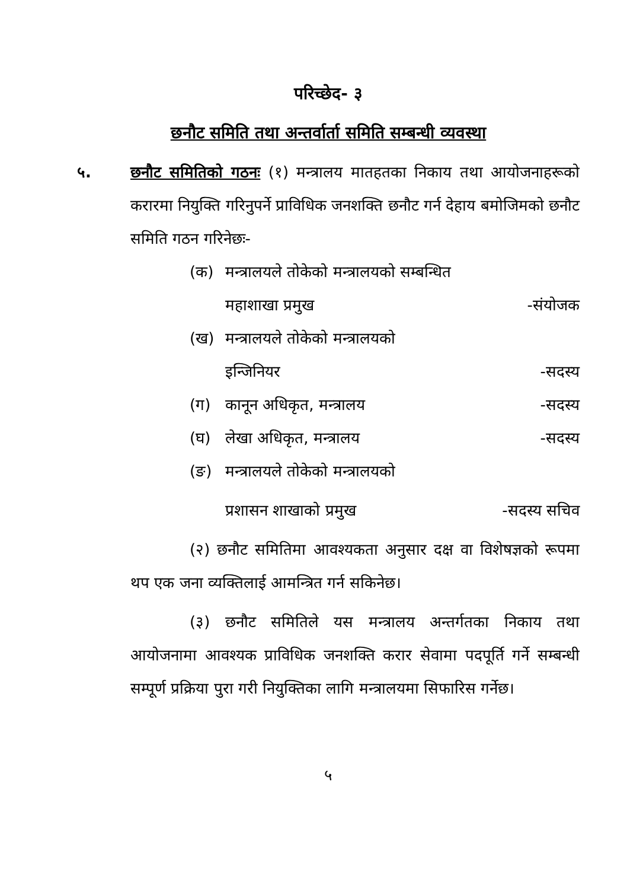परिच्छेद- ३
छनौट समिति तथा अन्तर्वार्ता समिति सम्बन्धी व्यवस्था
५. छनौट समितिको गठनः (१) मन्त्रालय मातहतका निकाय तथा आयोजनाहरूको करारमा नियुक्ति गरिनुपर्ने प्राविधिक जनशक्ति छनौट गर्न देहाय बमोजिमको छनौट समिति गठन गरिनेछः-
(क) मन्त्रालयले तोकेको मन्त्रालयको सम्बन्धित
महाशाखा प्रमुख -संयोजक
(ख) मन्त्रालयले तोकेको मन्त्रालयको
इन्जिनियर -सदस्य
(ग) कानून अधिकृत, मन्त्रालय -सदस्य
(घ) लेखा अधिकृत, मन्त्रालय -सदस्य
(ङ) मन्त्रालयले तोकेको मन्त्रालयको
प्रशासन शाखाको प्रमुख -सदस्य सचिव
(२) छनौट समितिमा आवश्यकता अनुसार दक्ष वा विशेषज्ञको रूपमा थप एक जना व्यक्तिलाई आमन्त्रित गर्न सकिनेछ।
(३) छनौट समितिले यस मन्त्रालय अन्तर्गतका निकाय तथा आयोजनामा आवश्यक प्राविधिक जनशक्ति करार सेवामा पदपूर्ति गर्ने सम्बन्धी सम्पूर्ण प्रक्रिया पुरा गरी नियुक्तिका लागि मन्त्रालयमा सिफारिस गर्नेछ।
५